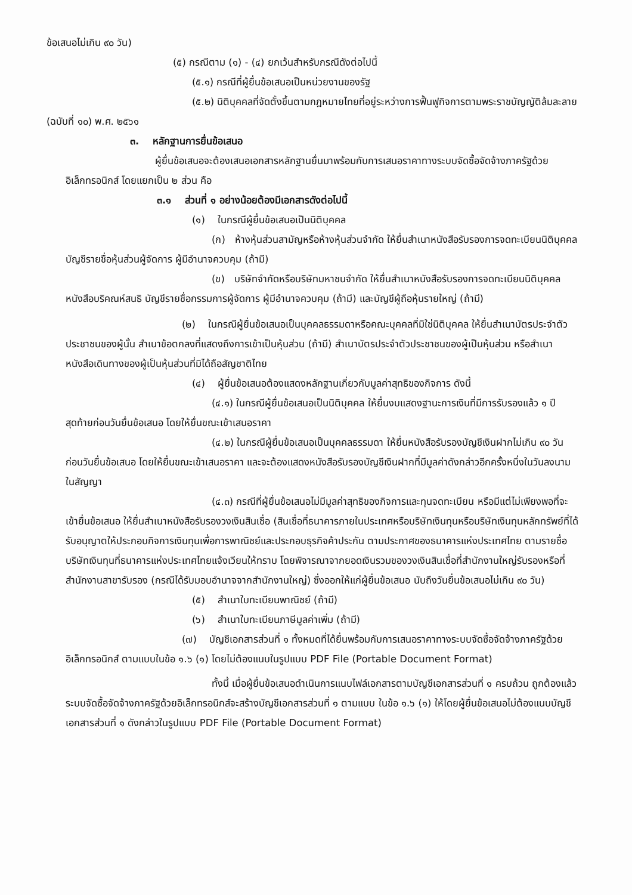ข้อเสนอไม่เกิน ๙๐ วัน)
(๕) กรณีตาม (๑) - (๔) ยกเว้นสำหรับกรณีดังต่อไปนี้
(๕.๑) กรณีที่ผู้ยื่นข้อเสนอเป็นหน่วยงานของรัฐ
(๕.๒) นิติบุคคลที่จัดตั้งขึ้นตามกฎหมายไทยที่อยู่ระหว่างการฟื้นฟูกิจการตามพระราชบัญญัติล้มละลาย (ฉบับที่ ๑๐) พ.ศ. ๒๕๖๑
๓. หลักฐานการยื่นข้อเสนอ
ผู้ยื่นข้อเสนอจะต้องเสนอเอกสารหลักฐานยื่นมาพร้อมกับการเสนอราคาทางระบบจัดซื้อจัดจ้างภาครัฐด้วยอิเล็กทรอนิกส์ โดยแยกเป็น ๒ ส่วน คือ
๓.๑ ส่วนที่ ๑ อย่างน้อยต้องมีเอกสารดังต่อไปนี้
(๑) ในกรณีผู้ยื่นข้อเสนอเป็นนิติบุคคล
(ก) ห้างหุ้นส่วนสามัญหรือห้างหุ้นส่วนจำกัด ให้ยื่นสำเนาหนังสือรับรองการจดทะเบียนนิติบุคคล บัญชีรายชื่อหุ้นส่วนผู้จัดการ ผู้มีอำนาจควบคุม (ถ้ามี)
(ข) บริษัทจำกัดหรือบริษัทมหาชนจำกัด ให้ยื่นสำเนาหนังสือรับรองการจดทะเบียนนิติบุคคล หนังสือบริคณห์สนธิ บัญชีรายชื่อกรรมการผู้จัดการ ผู้มีอำนาจควบคุม (ถ้ามี) และบัญชีผู้ถือหุ้นรายใหญ่ (ถ้ามี)
(๒) ในกรณีผู้ยื่นข้อเสนอเป็นบุคคลธรรมดาหรือคณะบุคคลที่มิใช่นิติบุคคล ให้ยื่นสำเนาบัตรประจำตัวประชาชนของผู้นั้น สำเนาข้อตกลงที่แสดงถึงการเข้าเป็นหุ้นส่วน (ถ้ามี) สำเนาบัตรประจำตัวประชาชนของผู้เป็นหุ้นส่วน หรือสำเนาหนังสือเดินทางของผู้เป็นหุ้นส่วนที่มิได้ถือสัญชาติไทย
(๔) ผู้ยื่นข้อเสนอต้องแสดงหลักฐานเกี่ยวกับมูลค่าสุทธิของกิจการ ดังนี้
(๔.๑) ในกรณีผู้ยื่นข้อเสนอเป็นนิติบุคคล ให้ยื่นงบแสดงฐานะการเงินที่มีการรับรองแล้ว ๑ ปีสุดท้ายก่อนวันยื่นข้อเสนอ โดยให้ยื่นขณะเข้าเสนอราคา
(๔.๒) ในกรณีผู้ยื่นข้อเสนอเป็นบุคคลธรรมดา ให้ยื่นหนังสือรับรองบัญชีเงินฝากไม่เกิน ๙๐ วัน ก่อนวันยื่นข้อเสนอ โดยให้ยื่นขณะเข้าเสนอราคา และจะต้องแสดงหนังสือรับรองบัญชีเงินฝากที่มีมูลค่าดังกล่าวอีกครั้งหนึ่งในวันลงนามในสัญญา
(๔.๓) กรณีที่ผู้ยื่นข้อเสนอไม่มีมูลค่าสุทธิของกิจการและทุนจดทะเบียน หรือมีแต่ไม่เพียงพอที่จะเข้ายื่นข้อเสนอ ให้ยื่นสำเนาหนังสือรับรองวงเงินสินเชื่อ (สินเชื่อที่ธนาคารภายในประเทศหรือบริษัทเงินทุนหรือบริษัทเงินทุนหลักทรัพย์ที่ได้รับอนุญาตให้ประกอบกิจการเงินทุนเพื่อการพาณิชย์และประกอบธุรกิจค้าประกัน ตามประกาศของธนาคารแห่งประเทศไทย ตามรายชื่อบริษัทเงินทุนที่ธนาคารแห่งประเทศไทยแจ้งเวียนให้ทราบ โดยพิจารณาจากยอดเงินรวมของวงเงินสินเชื่อที่สำนักงานใหญ่รับรองหรือที่สำนักงานสาขารับรอง (กรณีได้รับมอบอำนาจจากสำนักงานใหญ่) ซึ่งออกให้แก่ผู้ยื่นข้อเสนอ นับถึงวันยื่นข้อเสนอไม่เกิน ๙๐ วัน)
(๕) สำเนาใบทะเบียนพาณิชย์ (ถ้ามี)
(๖) สำเนาใบทะเบียนภาษีมูลค่าเพิ่ม (ถ้ามี)
(๗) บัญชีเอกสารส่วนที่ ๑ ทั้งหมดที่ได้ยื่นพร้อมกับการเสนอราคาทางระบบจัดซื้อจัดจ้างภาครัฐด้วยอิเล็กทรอนิกส์ ตามแบบในข้อ ๑.๖ (๑) โดยไม่ต้องแนบในรูปแบบ PDF File (Portable Document Format)
ทั้งนี้ เมื่อผู้ยื่นข้อเสนอดำเนินการแนบไฟล์เอกสารตามบัญชีเอกสารส่วนที่ ๑ ครบถ้วน ถูกต้องแล้ว ระบบจัดซื้อจัดจ้างภาครัฐด้วยอิเล็กทรอนิกส์จะสร้างบัญชีเอกสารส่วนที่ ๑ ตามแบบ ในข้อ ๑.๖ (๑) ให้โดยผู้ยื่นข้อเสนอไม่ต้องแนบบัญชีเอกสารส่วนที่ ๑ ดังกล่าวในรูปแบบ PDF File (Portable Document Format)